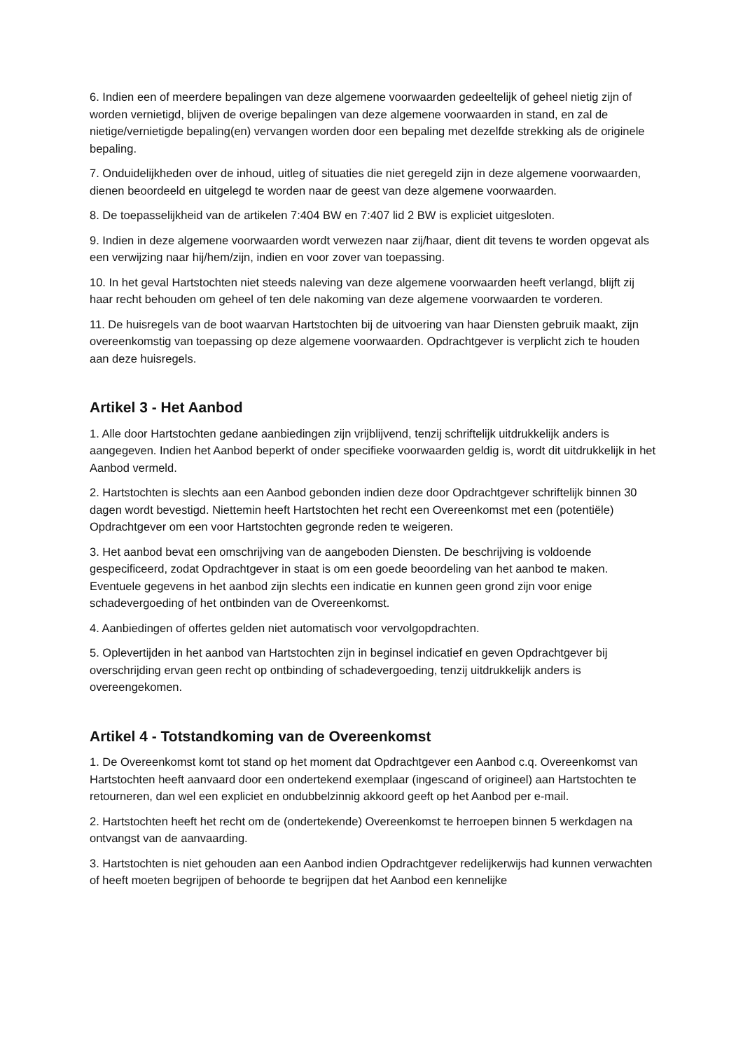6. Indien een of meerdere bepalingen van deze algemene voorwaarden gedeeltelijk of geheel nietig zijn of worden vernietigd, blijven de overige bepalingen van deze algemene voorwaarden in stand, en zal de nietige/vernietigde bepaling(en) vervangen worden door een bepaling met dezelfde strekking als de originele bepaling.
7. Onduidelijkheden over de inhoud, uitleg of situaties die niet geregeld zijn in deze algemene voorwaarden, dienen beoordeeld en uitgelegd te worden naar de geest van deze algemene voorwaarden.
8. De toepasselijkheid van de artikelen 7:404 BW en 7:407 lid 2 BW is expliciet uitgesloten.
9. Indien in deze algemene voorwaarden wordt verwezen naar zij/haar, dient dit tevens te worden opgevat als een verwijzing naar hij/hem/zijn, indien en voor zover van toepassing.
10. In het geval Hartstochten niet steeds naleving van deze algemene voorwaarden heeft verlangd, blijft zij haar recht behouden om geheel of ten dele nakoming van deze algemene voorwaarden te vorderen.
11. De huisregels van de boot waarvan Hartstochten bij de uitvoering van haar Diensten gebruik maakt, zijn overeenkomstig van toepassing op deze algemene voorwaarden. Opdrachtgever is verplicht zich te houden aan deze huisregels.
Artikel 3 - Het Aanbod
1. Alle door Hartstochten gedane aanbiedingen zijn vrijblijvend, tenzij schriftelijk uitdrukkelijk anders is aangegeven. Indien het Aanbod beperkt of onder specifieke voorwaarden geldig is, wordt dit uitdrukkelijk in het Aanbod vermeld.
2. Hartstochten is slechts aan een Aanbod gebonden indien deze door Opdrachtgever schriftelijk binnen 30 dagen wordt bevestigd. Niettemin heeft Hartstochten het recht een Overeenkomst met een (potentiële) Opdrachtgever om een voor Hartstochten gegronde reden te weigeren.
3. Het aanbod bevat een omschrijving van de aangeboden Diensten. De beschrijving is voldoende gespecificeerd, zodat Opdrachtgever in staat is om een goede beoordeling van het aanbod te maken. Eventuele gegevens in het aanbod zijn slechts een indicatie en kunnen geen grond zijn voor enige schadevergoeding of het ontbinden van de Overeenkomst.
4. Aanbiedingen of offertes gelden niet automatisch voor vervolgopdrachten.
5. Oplevertijden in het aanbod van Hartstochten zijn in beginsel indicatief en geven Opdrachtgever bij overschrijding ervan geen recht op ontbinding of schadevergoeding, tenzij uitdrukkelijk anders is overeengekomen.
Artikel 4 - Totstandkoming van de Overeenkomst
1. De Overeenkomst komt tot stand op het moment dat Opdrachtgever een Aanbod c.q. Overeenkomst van Hartstochten heeft aanvaard door een ondertekend exemplaar (ingescand of origineel) aan Hartstochten te retourneren, dan wel een expliciet en ondubbelzinnig akkoord geeft op het Aanbod per e-mail.
2. Hartstochten heeft het recht om de (ondertekende) Overeenkomst te herroepen binnen 5 werkdagen na ontvangst van de aanvaarding.
3. Hartstochten is niet gehouden aan een Aanbod indien Opdrachtgever redelijkerwijs had kunnen verwachten of heeft moeten begrijpen of behoorde te begrijpen dat het Aanbod een kennelijke